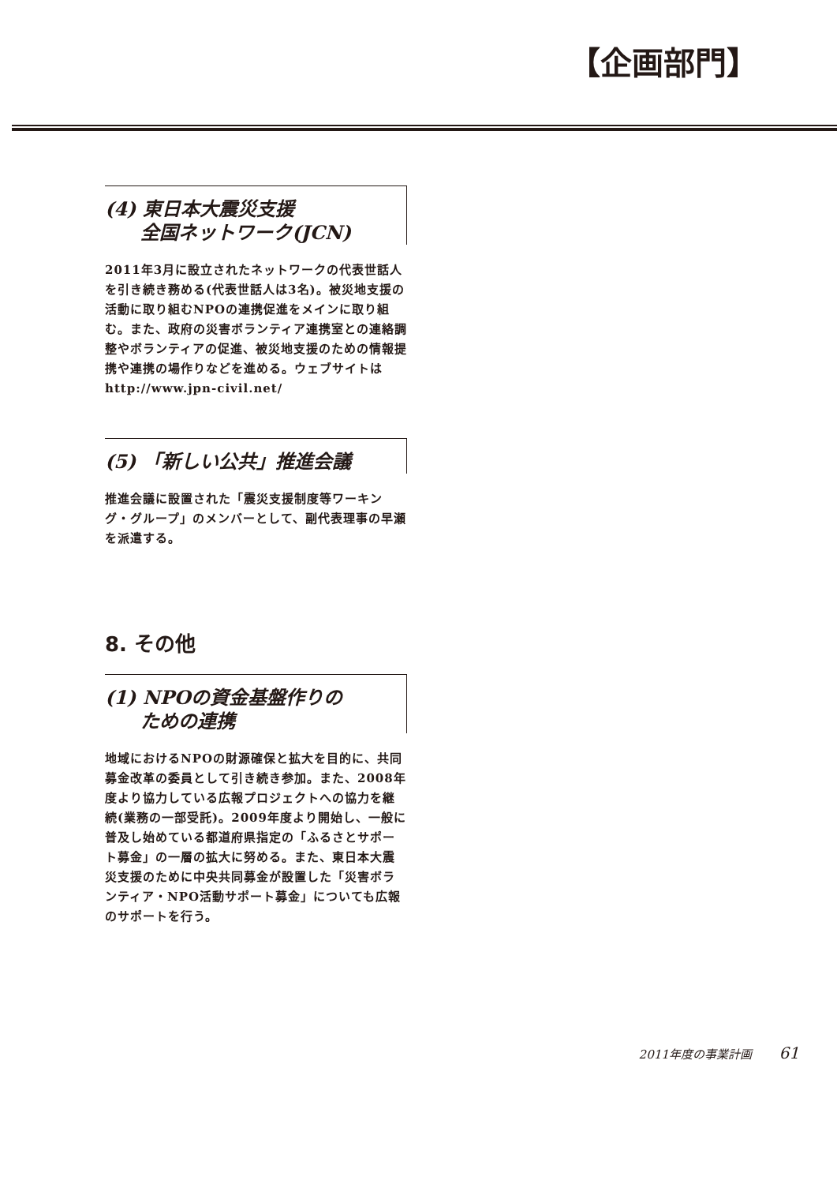【企画部門】
(4) 東日本大震災支援
全国ネットワーク(JCN)
2011年3月に設立されたネットワークの代表世話人を引き続き務める(代表世話人は3名)。被災地支援の活動に取り組むNPOの連携促進をメインに取り組む。また、政府の災害ボランティア連携室との連絡調整やボランティアの促進、被災地支援のための情報提携や連携の場作りなどを進める。ウェブサイトは http://www.jpn-civil.net/
(5) 「新しい公共」推進会議
推進会議に設置された「震災支援制度等ワーキング・グループ」のメンバーとして、副代表理事の早瀬を派遣する。
8. その他
(1) NPOの資金基盤作りの
ための連携
地域におけるNPOの財源確保と拡大を目的に、共同募金改革の委員として引き続き参加。また、2008年度より協力している広報プロジェクトへの協力を継続(業務の一部受託)。2009年度より開始し、一般に普及し始めている都道府県指定の「ふるさとサポート募金」の一層の拡大に努める。また、東日本大震災支援のために中央共同募金が設置した「災害ボランティア・NPO活動サポート募金」についても広報のサポートを行う。
2011年度の事業計画 61